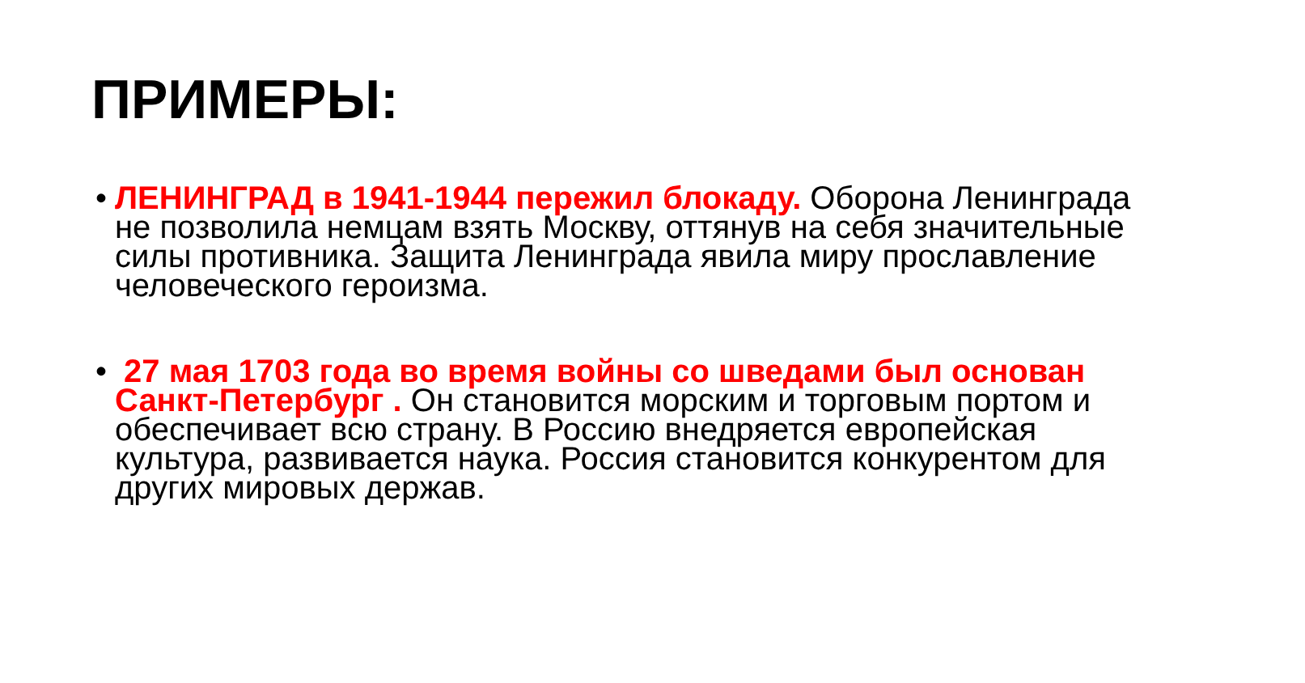ПРИМЕРЫ:
• ЛЕНИНГРАД в 1941-1944 пережил блокаду. Оборона Ленинграда не позволила немцам взять Москву, оттянув на себя значительные силы противника. Защита Ленинграда явила миру прославление человеческого героизма.
• 27 мая 1703 года во время войны со шведами был основан Санкт-Петербург . Он становится морским и торговым портом и обеспечивает всю страну. В Россию внедряется европейская культура, развивается наука. Россия становится конкурентом для других мировых держав.